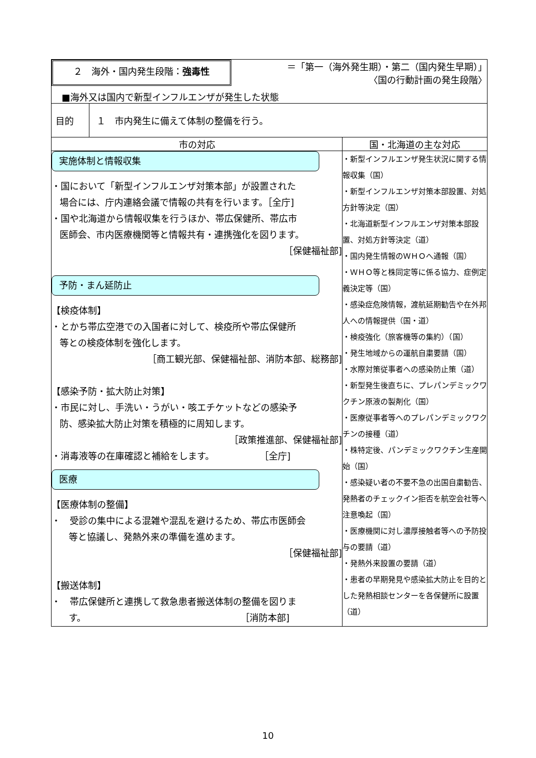| ２ 海外・国内発生段階： 強毒性 ＝「第一（海外発生期）・第二（国内発生早期）」 〈国の行動計画の発生段階〉 ■海外又は国内で新型インフルエンザが発生した状態 | | |
| 目的 | １ 市内発生に備えて体制の整備を行う。 | |
| 市の対応 | | 国・北海道の主な対応 |
| 実施体制と情報収集 ・国において「新型インフルエンザ対策本部」が設置された 場合には、庁内連絡会議で情報の共有を行います。［全庁] ・国や北海道から情報収集を行うほか、帯広保健所、帯広市 医師会、市内医療機関等と情報共有・連携強化を図ります。 ［保健福祉部] 予防・まん延防止 【検疫体制】 ・とかち帯広空港での入国者に対して、検疫所や帯広保健所 等との検疫体制を強化します。 ［商工観光部、保健福祉部、消防本部、総務部] 【感染予防・拡大防止対策】 ・市民に対し、手洗い・うがい・咳エチケットなどの感染予 防、感染拡大防止対策を積極的に周知します。 ［政策推進部、保健福祉部] ・消毒液等の在庫確認と補給をします。 ［全庁] 医療 【医療体制の整備】 ・ 受診の集中による混雑や混乱を避けるため、帯広市医師会 等と協議し、発熱外来の準備を進めます。 ［保健福祉部] 【搬送体制】 ・ 帯広保健所と連携して救急患者搬送体制の整備を図りま す。 ［消防本部] | | ・新型インフルエンザ発生状況に関する情報収集（国） ・新型インフルエンザ対策本部設置、対処方針等決定（国） ・北海道新型インフルエンザ対策本部設置、対処方針等決定（道） ・国内発生情報のＷＨＯへ通報（国） ・ＷＨＯ等と株同定等に係る協力、症例定義決定等（国） ・感染症危険情報，渡航延期勧告や在外邦人への情報提供（国・道） ・検疫強化（旅客機等の集約）（国） ・発生地域からの運航自粛要請（国） ・水際対策従事者への感染防止策（道） ・新型発生後直ちに、プレパンデミックワクチン原液の製剤化（国） ・医療従事者等へのプレパンデミックワクチンの接種（道） ・株特定後、パンデミックワクチン生産開始（国） ・感染疑い者の不要不急の出国自粛勧告、発熱者のチェックイン拒否を航空会社等へ注意喚起（国） ・医療機関に対し濃厚接触者等への予防投与の要請（道） ・発熱外来設置の要請（道） ・患者の早期発見や感染拡大防止を目的とした発熱相談センターを各保健所に設置（道） |
10